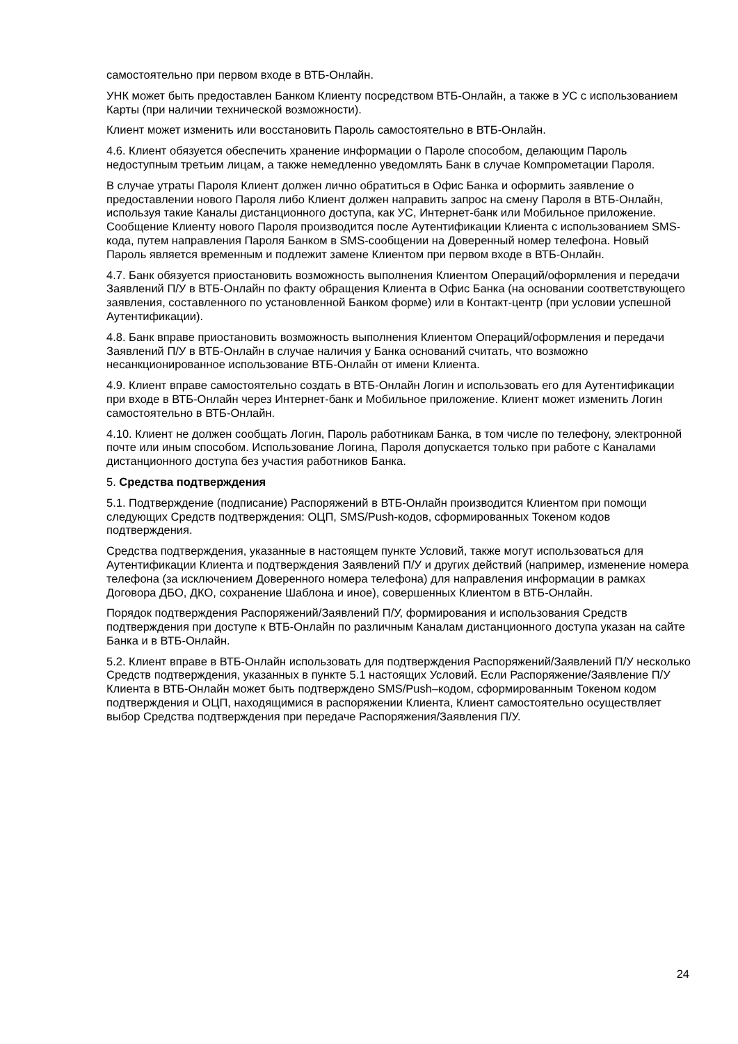самостоятельно при первом входе в ВТБ-Онлайн.
УНК может быть предоставлен Банком Клиенту посредством ВТБ-Онлайн, а также в УС с использованием Карты (при наличии технической возможности).
Клиент может изменить или восстановить Пароль самостоятельно в ВТБ-Онлайн.
4.6. Клиент обязуется обеспечить хранение информации о Пароле способом, делающим Пароль недоступным третьим лицам, а также немедленно уведомлять Банк в случае Компрометации Пароля.
В случае утраты Пароля Клиент должен лично обратиться в Офис Банка и оформить заявление о предоставлении нового Пароля либо Клиент должен направить запрос на смену Пароля в ВТБ-Онлайн, используя такие Каналы дистанционного доступа, как УС, Интернет-банк или Мобильное приложение. Сообщение Клиенту нового Пароля производится после Аутентификации Клиента с использованием SMS-кода, путем направления Пароля Банком в SMS-сообщении на Доверенный номер телефона. Новый Пароль является временным и подлежит замене Клиентом при первом входе в ВТБ-Онлайн.
4.7. Банк обязуется приостановить возможность выполнения Клиентом Операций/оформления и передачи Заявлений П/У в ВТБ-Онлайн по факту обращения Клиента в Офис Банка (на основании соответствующего заявления, составленного по установленной Банком форме) или в Контакт-центр (при условии успешной Аутентификации).
4.8. Банк вправе приостановить возможность выполнения Клиентом Операций/оформления и передачи Заявлений П/У в ВТБ-Онлайн в случае наличия у Банка оснований считать, что возможно несанкционированное использование ВТБ-Онлайн от имени Клиента.
4.9. Клиент вправе самостоятельно создать в ВТБ-Онлайн Логин и использовать его для Аутентификации при входе в ВТБ-Онлайн через Интернет-банк и Мобильное приложение. Клиент может изменить Логин самостоятельно в ВТБ-Онлайн.
4.10. Клиент не должен сообщать Логин, Пароль работникам Банка, в том числе по телефону, электронной почте или иным способом. Использование Логина, Пароля допускается только при работе с Каналами дистанционного доступа без участия работников Банка.
5. Средства подтверждения
5.1. Подтверждение (подписание) Распоряжений в ВТБ-Онлайн производится Клиентом при помощи следующих Средств подтверждения: ОЦП, SMS/Push-кодов, сформированных Токеном кодов подтверждения.
Средства подтверждения, указанные в настоящем пункте Условий, также могут использоваться для Аутентификации Клиента и подтверждения Заявлений П/У и других действий (например, изменение номера телефона (за исключением Доверенного номера телефона) для направления информации в рамках Договора ДБО, ДКО, сохранение Шаблона и иное), совершенных Клиентом в ВТБ-Онлайн.
Порядок подтверждения Распоряжений/Заявлений П/У, формирования и использования Средств подтверждения при доступе к ВТБ-Онлайн по различным Каналам дистанционного доступа указан на сайте Банка и в ВТБ-Онлайн.
5.2. Клиент вправе в ВТБ-Онлайн использовать для подтверждения Распоряжений/Заявлений П/У несколько Средств подтверждения, указанных в пункте 5.1 настоящих Условий. Если Распоряжение/Заявление П/У Клиента в ВТБ-Онлайн может быть подтверждено SMS/Push–кодом, сформированным Токеном кодом подтверждения и ОЦП, находящимися в распоряжении Клиента, Клиент самостоятельно осуществляет выбор Средства подтверждения при передаче Распоряжения/Заявления П/У.
24